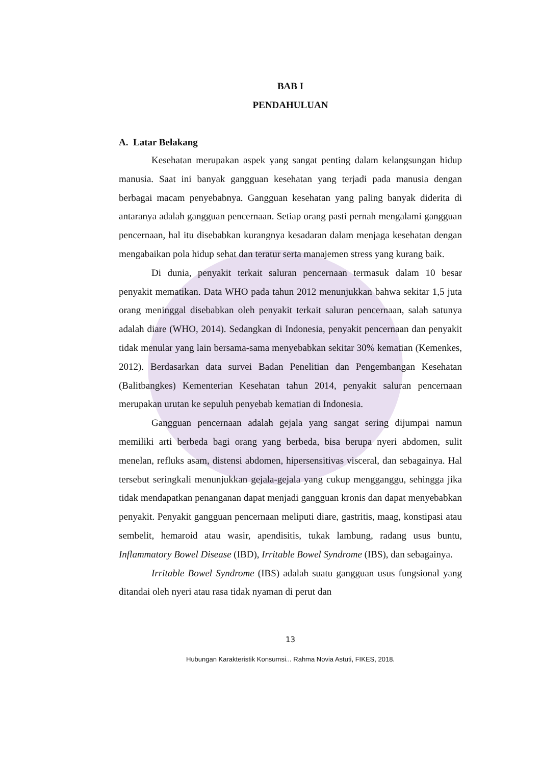BAB I
PENDAHULUAN
A. Latar Belakang
Kesehatan merupakan aspek yang sangat penting dalam kelangsungan hidup manusia. Saat ini banyak gangguan kesehatan yang terjadi pada manusia dengan berbagai macam penyebabnya. Gangguan kesehatan yang paling banyak diderita di antaranya adalah gangguan pencernaan. Setiap orang pasti pernah mengalami gangguan pencernaan, hal itu disebabkan kurangnya kesadaran dalam menjaga kesehatan dengan mengabaikan pola hidup sehat dan teratur serta manajemen stress yang kurang baik.
Di dunia, penyakit terkait saluran pencernaan termasuk dalam 10 besar penyakit mematikan. Data WHO pada tahun 2012 menunjukkan bahwa sekitar 1,5 juta orang meninggal disebabkan oleh penyakit terkait saluran pencernaan, salah satunya adalah diare (WHO, 2014). Sedangkan di Indonesia, penyakit pencernaan dan penyakit tidak menular yang lain bersama-sama menyebabkan sekitar 30% kematian (Kemenkes, 2012). Berdasarkan data survei Badan Penelitian dan Pengembangan Kesehatan (Balitbangkes) Kementerian Kesehatan tahun 2014, penyakit saluran pencernaan merupakan urutan ke sepuluh penyebab kematian di Indonesia.
Gangguan pencernaan adalah gejala yang sangat sering dijumpai namun memiliki arti berbeda bagi orang yang berbeda, bisa berupa nyeri abdomen, sulit menelan, refluks asam, distensi abdomen, hipersensitivas visceral, dan sebagainya. Hal tersebut seringkali menunjukkan gejala-gejala yang cukup mengganggu, sehingga jika tidak mendapatkan penanganan dapat menjadi gangguan kronis dan dapat menyebabkan penyakit. Penyakit gangguan pencernaan meliputi diare, gastritis, maag, konstipasi atau sembelit, hemaroid atau wasir, apendisitis, tukak lambung, radang usus buntu, Inflammatory Bowel Disease (IBD), Irritable Bowel Syndrome (IBS), dan sebagainya.
Irritable Bowel Syndrome (IBS) adalah suatu gangguan usus fungsional yang ditandai oleh nyeri atau rasa tidak nyaman di perut dan
13
Hubungan Karakteristik Konsumsi... Rahma Novia Astuti, FIKES, 2018.